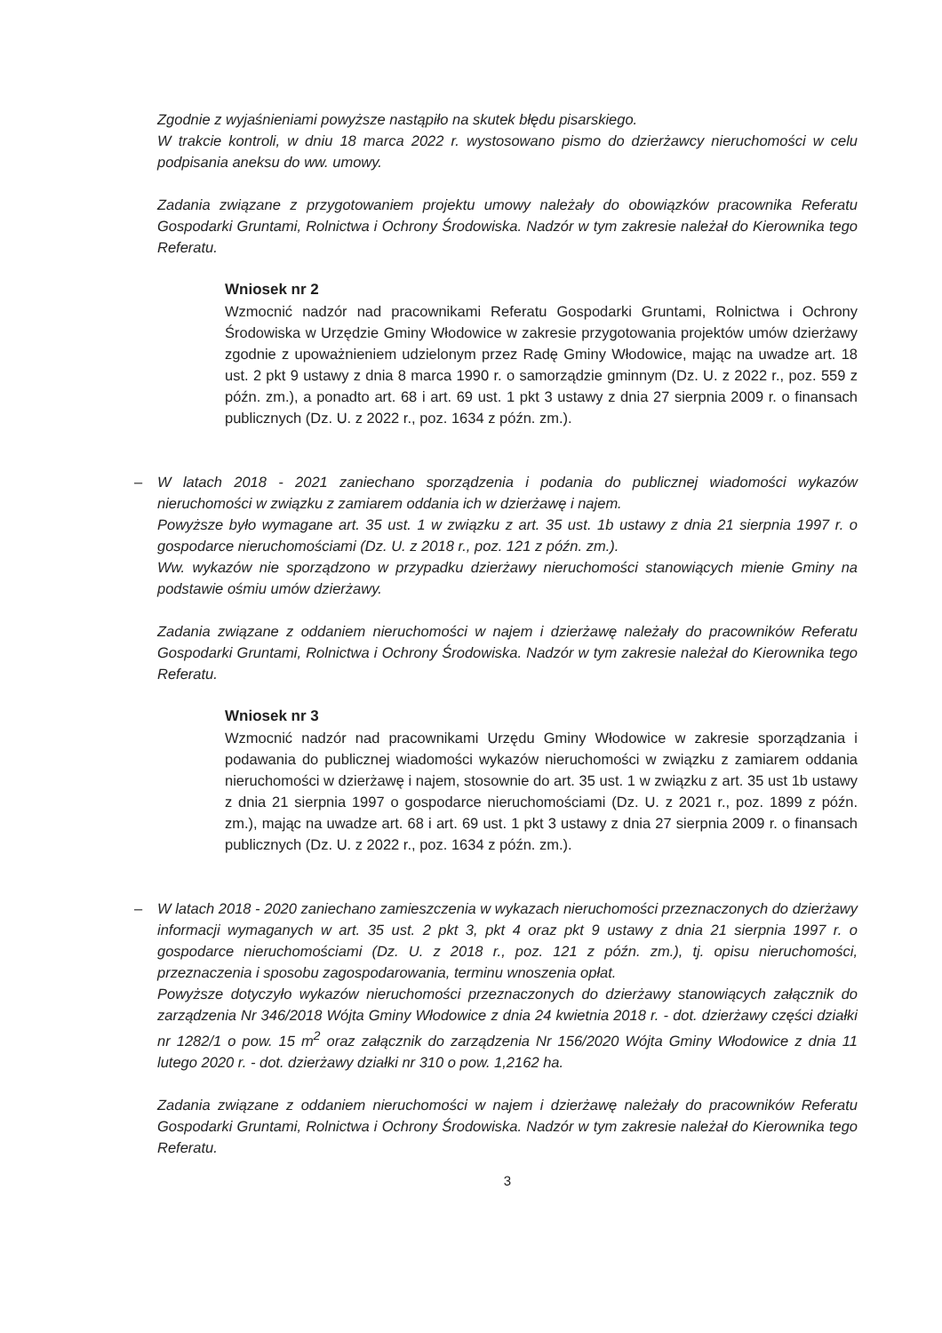Zgodnie z wyjaśnieniami powyższe nastąpiło na skutek błędu pisarskiego.
W trakcie kontroli, w dniu 18 marca 2022 r. wystosowano pismo do dzierżawcy nieruchomości w celu podpisania aneksu do ww. umowy.
Zadania związane z przygotowaniem projektu umowy należały do obowiązków pracownika Referatu Gospodarki Gruntami, Rolnictwa i Ochrony Środowiska. Nadzór w tym zakresie należał do Kierownika tego Referatu.
Wniosek nr 2
Wzmocnić nadzór nad pracownikami Referatu Gospodarki Gruntami, Rolnictwa i Ochrony Środowiska w Urzędzie Gminy Włodowice w zakresie przygotowania projektów umów dzierżawy zgodnie z upoważnieniem udzielonym przez Radę Gminy Włodowice, mając na uwadze art. 18 ust. 2 pkt 9 ustawy z dnia 8 marca 1990 r. o samorządzie gminnym (Dz. U. z 2022 r., poz. 559 z późn. zm.), a ponadto art. 68 i art. 69 ust. 1 pkt 3 ustawy z dnia 27 sierpnia 2009 r. o finansach publicznych (Dz. U. z 2022 r., poz. 1634 z późn. zm.).
–
W latach 2018 - 2021 zaniechano sporządzenia i podania do publicznej wiadomości wykazów nieruchomości w związku z zamiarem oddania ich w dzierżawę i najem.
Powyższe było wymagane art. 35 ust. 1 w związku z art. 35 ust. 1b ustawy z dnia 21 sierpnia 1997 r. o gospodarce nieruchomościami (Dz. U. z 2018 r., poz. 121 z późn. zm.).
Ww. wykazów nie sporządzono w przypadku dzierżawy nieruchomości stanowiących mienie Gminy na podstawie ośmiu umów dzierżawy.
Zadania związane z oddaniem nieruchomości w najem i dzierżawę należały do pracowników Referatu Gospodarki Gruntami, Rolnictwa i Ochrony Środowiska. Nadzór w tym zakresie należał do Kierownika tego Referatu.
Wniosek nr 3
Wzmocnić nadzór nad pracownikami Urzędu Gminy Włodowice w zakresie sporządzania i podawania do publicznej wiadomości wykazów nieruchomości w związku z zamiarem oddania nieruchomości w dzierżawę i najem, stosownie do art. 35 ust. 1 w związku z art. 35 ust 1b ustawy z dnia 21 sierpnia 1997 o gospodarce nieruchomościami (Dz. U. z 2021 r., poz. 1899 z późn. zm.), mając na uwadze art. 68 i art. 69 ust. 1 pkt 3 ustawy z dnia 27 sierpnia 2009 r. o finansach publicznych (Dz. U. z 2022 r., poz. 1634 z późn. zm.).
–
W latach 2018 - 2020 zaniechano zamieszczenia w wykazach nieruchomości przeznaczonych do dzierżawy informacji wymaganych w art. 35 ust. 2 pkt 3, pkt 4 oraz pkt 9 ustawy z dnia 21 sierpnia 1997 r. o gospodarce nieruchomościami (Dz. U. z 2018 r., poz. 121 z późn. zm.), tj. opisu nieruchomości, przeznaczenia i sposobu zagospodarowania, terminu wnoszenia opłat.
Powyższe dotyczyło wykazów nieruchomości przeznaczonych do dzierżawy stanowiących załącznik do zarządzenia Nr 346/2018 Wójta Gminy Włodowice z dnia 24 kwietnia 2018 r. - dot. dzierżawy części działki nr 1282/1 o pow. 15 m<sup>2</sup> oraz załącznik do zarządzenia Nr 156/2020 Wójta Gminy Włodowice z dnia 11 lutego 2020 r. - dot. dzierżawy działki nr 310 o pow. 1,2162 ha.
Zadania związane z oddaniem nieruchomości w najem i dzierżawę należały do pracowników Referatu Gospodarki Gruntami, Rolnictwa i Ochrony Środowiska. Nadzór w tym zakresie należał do Kierownika tego Referatu.
3